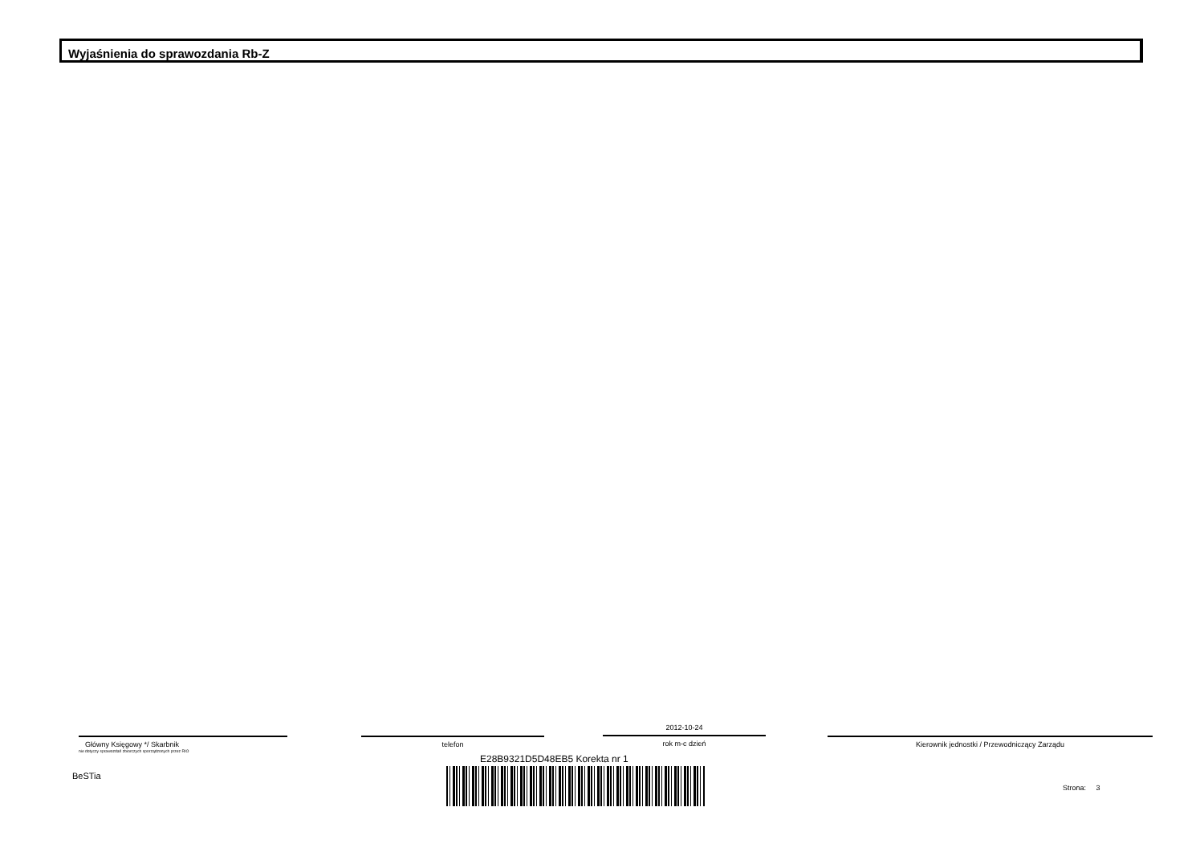Wyjaśnienia do sprawozdania Rb-Z
Główny Księgowy */ Skarbnik
nie dotyczy sprawozdań zbiorczych sporządzonych przez RIO
telefon
2012-10-24
rok m-c dzień
Kierownik jednostki / Przewodniczący Zarządu
E28B9321D5D48EB5 Korekta nr 1
BeSTia
Strona: 3